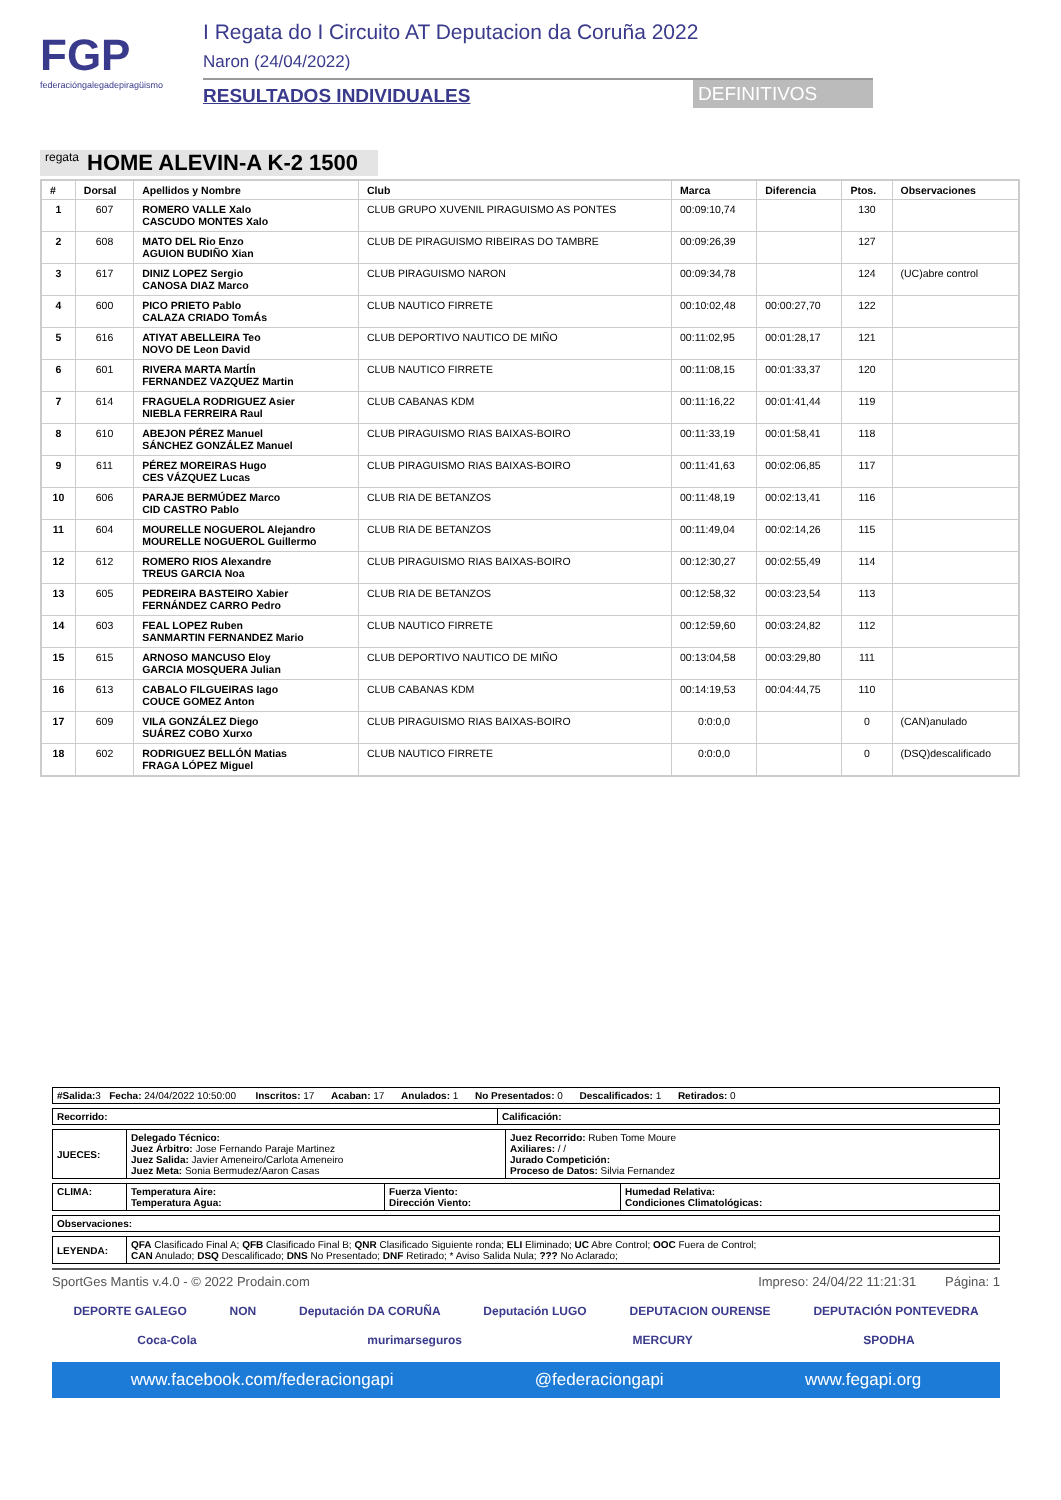FGP
federacióngalegadepiragüismo
I Regata do I Circuito AT Deputacion da Coruña 2022
Naron (24/04/2022)
RESULTADOS INDIVIDUALES DEFINITIVOS
regata HOME ALEVIN-A K-2 1500
| # | Dorsal | Apellidos y Nombre | Club | Marca | Diferencia | Ptos. | Observaciones |
| --- | --- | --- | --- | --- | --- | --- | --- |
| 1 | 607 | ROMERO VALLE Xalo CASCUDO MONTES Xalo | CLUB GRUPO XUVENIL PIRAGUISMO AS PONTES | 00:09:10,74 | | 130 | |
| 2 | 608 | MATO DEL Rio Enzo AGUION BUDIÑO Xian | CLUB DE PIRAGUISMO RIBEIRAS DO TAMBRE | 00:09:26,39 | | 127 | |
| 3 | 617 | DINIZ LOPEZ Sergio CANOSA DIAZ Marco | CLUB PIRAGUISMO NARON | 00:09:34,78 | | 124 | (UC)abre control |
| 4 | 600 | PICO PRIETO Pablo CALAZA CRIADO TomÁs | CLUB NAUTICO FIRRETE | 00:10:02,48 | 00:00:27,70 | 122 | |
| 5 | 616 | ATIYAT ABELLEIRA Teo NOVO DE Leon David | CLUB DEPORTIVO NAUTICO DE MIÑO | 00:11:02,95 | 00:01:28,17 | 121 | |
| 6 | 601 | RIVERA MARTA MartÍn FERNANDEZ VAZQUEZ Martin | CLUB NAUTICO FIRRETE | 00:11:08,15 | 00:01:33,37 | 120 | |
| 7 | 614 | FRAGUELA RODRIGUEZ Asier NIEBLA FERREIRA Raul | CLUB CABANAS KDM | 00:11:16,22 | 00:01:41,44 | 119 | |
| 8 | 610 | ABEJON PÉREZ Manuel SÁNCHEZ GONZÁLEZ Manuel | CLUB PIRAGUISMO RIAS BAIXAS-BOIRO | 00:11:33,19 | 00:01:58,41 | 118 | |
| 9 | 611 | PÉREZ MOREIRAS Hugo CES VÁZQUEZ Lucas | CLUB PIRAGUISMO RIAS BAIXAS-BOIRO | 00:11:41,63 | 00:02:06,85 | 117 | |
| 10 | 606 | PARAJE BERMÚDEZ Marco CID CASTRO Pablo | CLUB RIA DE BETANZOS | 00:11:48,19 | 00:02:13,41 | 116 | |
| 11 | 604 | MOURELLE NOGUEROL Alejandro MOURELLE NOGUEROL Guillermo | CLUB RIA DE BETANZOS | 00:11:49,04 | 00:02:14,26 | 115 | |
| 12 | 612 | ROMERO RIOS Alexandre TREUS GARCIA Noa | CLUB PIRAGUISMO RIAS BAIXAS-BOIRO | 00:12:30,27 | 00:02:55,49 | 114 | |
| 13 | 605 | PEDREIRA BASTEIRO Xabier FERNÁNDEZ CARRO Pedro | CLUB RIA DE BETANZOS | 00:12:58,32 | 00:03:23,54 | 113 | |
| 14 | 603 | FEAL LOPEZ Ruben SANMARTIN FERNANDEZ Mario | CLUB NAUTICO FIRRETE | 00:12:59,60 | 00:03:24,82 | 112 | |
| 15 | 615 | ARNOSO MANCUSO Eloy GARCIA MOSQUERA Julian | CLUB DEPORTIVO NAUTICO DE MIÑO | 00:13:04,58 | 00:03:29,80 | 111 | |
| 16 | 613 | CABALO FILGUEIRAS Iago COUCE GOMEZ Anton | CLUB CABANAS KDM | 00:14:19,53 | 00:04:44,75 | 110 | |
| 17 | 609 | VILA GONZÁLEZ Diego SUÁREZ COBO Xurxo | CLUB PIRAGUISMO RIAS BAIXAS-BOIRO | 0:0:0,0 | | 0 | (CAN)anulado |
| 18 | 602 | RODRIGUEZ BELLÓN Matias FRAGA LÓPEZ Miguel | CLUB NAUTICO FIRRETE | 0:0:0,0 | | 0 | (DSQ)descalificado |
| #Salida: 3 Fecha: 24/04/2022 10:50:00 Inscritos: 17 Acaban: 17 Anulados: 1 No Presentados: 0 Descalificados: 1 Retirados: 0 |
| Recorrido: | Calificación: |
| JUECES: | Delegado Técnico: Juez Árbitro: Jose Fernando Paraje Martinez Juez Salida: Javier Ameneiro/Carlota Ameneiro Juez Meta: Sonia Bermudez/Aaron Casas | Juez Recorrido: Ruben Tome Moure Axiliares: / / Jurado Competición: Proceso de Datos: Silvia Fernandez |
| CLIMA: | Temperatura Aire: Temperatura Agua: | Fuerza Viento: Dirección Viento: | Humedad Relativa: Condiciones Climatológicas: |
| Observaciones: |
| LEYENDA: | QFA Clasificado Final A; QFB Clasificado Final B; QNR Clasificado Siguiente ronda; ELI Eliminado; UC Abre Control; OOC Fuera de Control; CAN Anulado; DSQ Descalificado; DNS No Presentado; DNF Retirado; * Aviso Salida Nula; ??? No Aclarado; |
SportGes Mantis v.4.0 - © 2022 Prodain.com Impreso: 24/04/22 11:21:31 Página: 1
DEPORTE GALEGO NON Deputación DA CORUÑA Deputación LUGO DEPUTACION OURENSE DEPUTACIÓN PONTEVEDRA
Coca-Cola murimarseguros MERCURY SPODHA
www.facebook.com/federaciongapi @federaciongapi www.fegapi.org